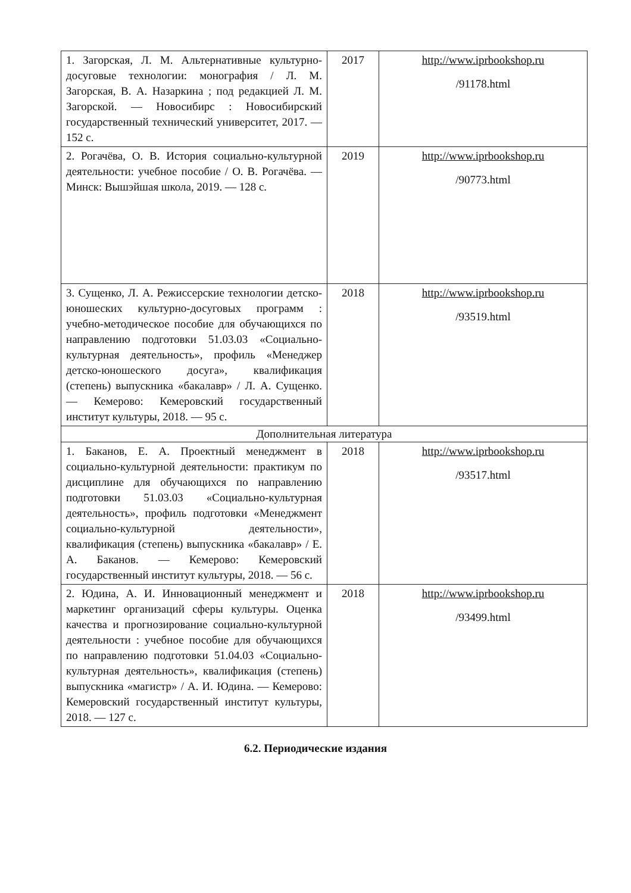| 1. Загорская, Л. М. Альтернативные культурно-досуговые технологии: монография / Л. М. Загорская, В. А. Назаркина ; под редакцией Л. М. Загорской. — Новосибирс : Новосибирский государственный технический университет, 2017. — 152 с. | 2017 | http://www.iprbookshop.ru /91178.html |
| 2. Рогачёва, О. В. История социально-культурной деятельности: учебное пособие / О. В. Рогачёва. — Минск: Вышэйшая школа, 2019. — 128 с. | 2019 | http://www.iprbookshop.ru /90773.html |
| 3. Сущенко, Л. А. Режиссерские технологии детско-юношеских культурно-досуговых программ : учебно-методическое пособие для обучающихся по направлению подготовки 51.03.03 «Социально-культурная деятельность», профиль «Менеджер детско-юношеского досуга», квалификация (степень) выпускника «бакалавр» / Л. А. Сущенко. — Кемерово: Кемеровский государственный институт культуры, 2018. — 95 с. | 2018 | http://www.iprbookshop.ru /93519.html |
| Дополнительная литература | | |
| 1. Баканов, Е. А. Проектный менеджмент в социально-культурной деятельности: практикум по дисциплине для обучающихся по направлению подготовки 51.03.03 «Социально-культурная деятельность», профиль подготовки «Менеджмент социально-культурной деятельности», квалификация (степень) выпускника «бакалавр» / Е. А. Баканов. — Кемерово: Кемеровский государственный институт культуры, 2018. — 56 с. | 2018 | http://www.iprbookshop.ru /93517.html |
| 2. Юдина, А. И. Инновационный менеджмент и маркетинг организаций сферы культуры. Оценка качества и прогнозирование социально-культурной деятельности : учебное пособие для обучающихся по направлению подготовки 51.04.03 «Социально-культурная деятельность», квалификация (степень) выпускника «магистр» / А. И. Юдина. — Кемерово: Кемеровский государственный институт культуры, 2018. — 127 с. | 2018 | http://www.iprbookshop.ru /93499.html |
6.2. Периодические издания